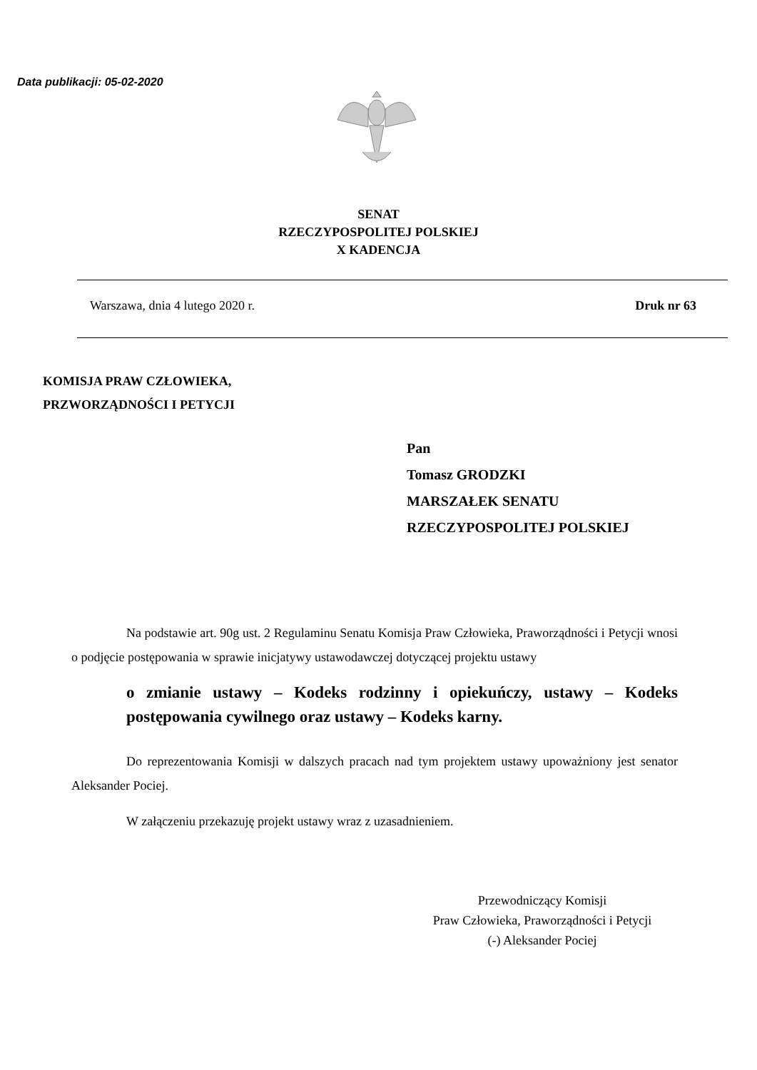Data publikacji: 05-02-2020
SENAT
RZECZYPOSPOLITEJ POLSKIEJ
X KADENCJA
Warszawa, dnia 4 lutego 2020 r. Druk nr 63
KOMISJA PRAW CZŁOWIEKA,
PRZWORZĄDNOŚCI I PETYCJI
Pan
Tomasz GRODZKI
MARSZAŁEK SENATU
RZECZYPOSPOLITEJ POLSKIEJ
Na podstawie art. 90g ust. 2 Regulaminu Senatu Komisja Praw Człowieka, Praworządności i Petycji wnosi o podjęcie postępowania w sprawie inicjatywy ustawodawczej dotyczącej projektu ustawy
o zmianie ustawy – Kodeks rodzinny i opiekuńczy, ustawy – Kodeks postępowania cywilnego oraz ustawy – Kodeks karny.
Do reprezentowania Komisji w dalszych pracach nad tym projektem ustawy upoważniony jest senator Aleksander Pociej.
W załączeniu przekazuję projekt ustawy wraz z uzasadnieniem.
Przewodniczący Komisji
Praw Człowieka, Praworządności i Petycji
(-) Aleksander Pociej